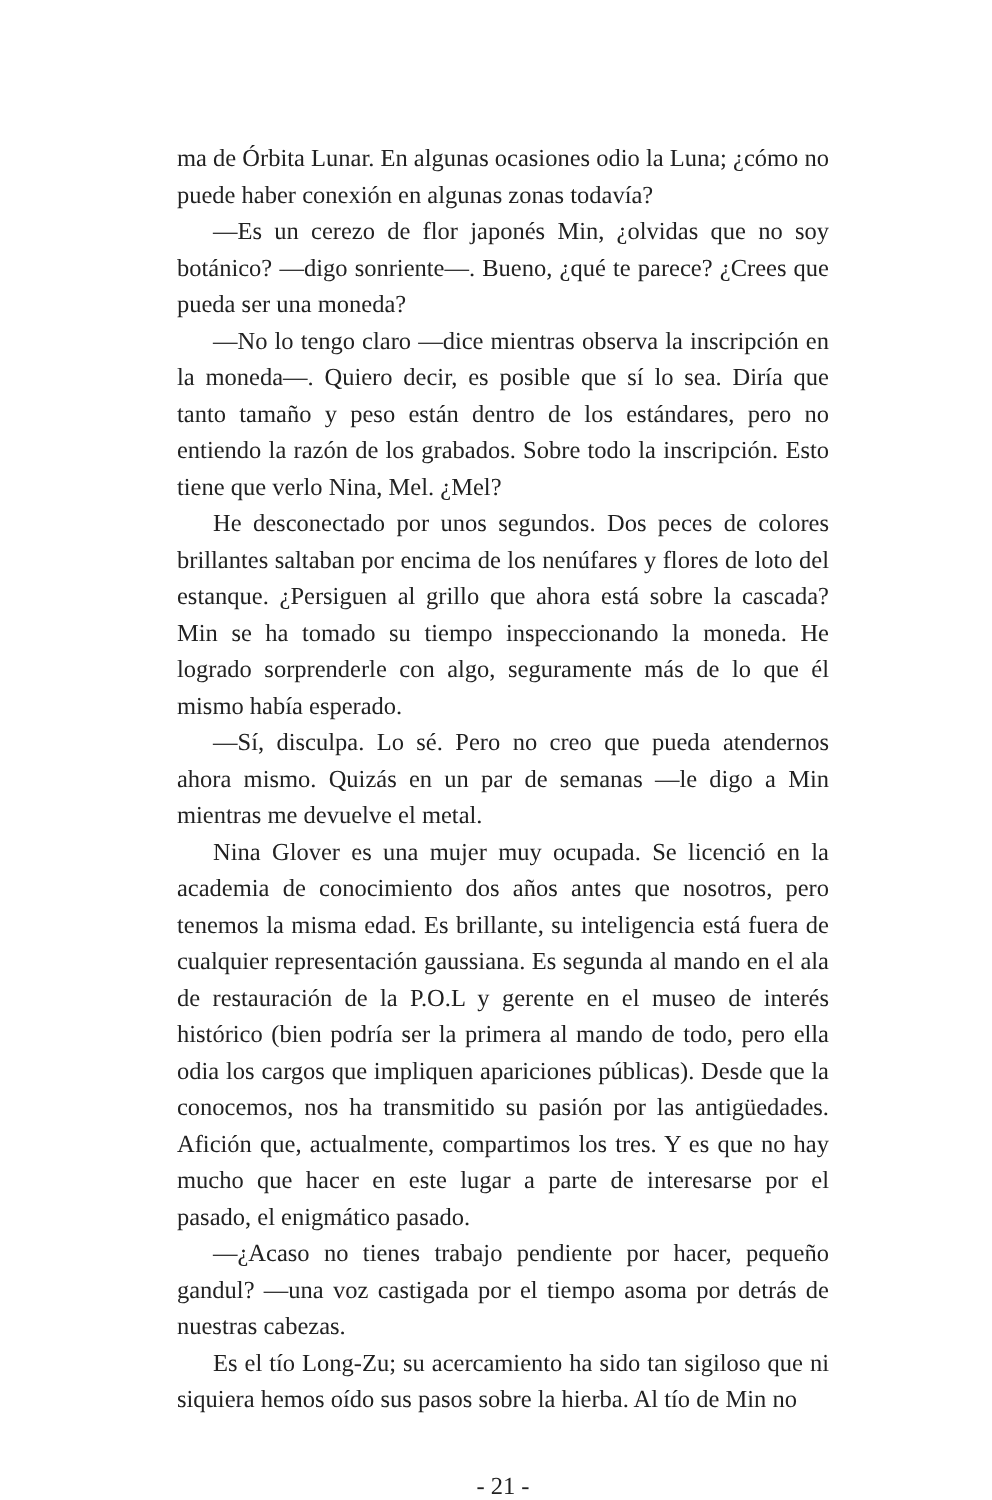ma de Órbita Lunar. En algunas ocasiones odio la Luna; ¿cómo no puede haber conexión en algunas zonas todavía?
—Es un cerezo de flor japonés Min, ¿olvidas que no soy botánico? —digo sonriente—. Bueno, ¿qué te parece? ¿Crees que pueda ser una moneda?
—No lo tengo claro —dice mientras observa la inscripción en la moneda—. Quiero decir, es posible que sí lo sea. Diría que tanto tamaño y peso están dentro de los estándares, pero no entiendo la razón de los grabados. Sobre todo la inscripción. Esto tiene que verlo Nina, Mel. ¿Mel?
He desconectado por unos segundos. Dos peces de colores brillantes saltaban por encima de los nenúfares y flores de loto del estanque. ¿Persiguen al grillo que ahora está sobre la cascada? Min se ha tomado su tiempo inspeccionando la moneda. He logrado sorprenderle con algo, seguramente más de lo que él mismo había esperado.
—Sí, disculpa. Lo sé. Pero no creo que pueda atendernos ahora mismo. Quizás en un par de semanas —le digo a Min mientras me devuelve el metal.
Nina Glover es una mujer muy ocupada. Se licenció en la academia de conocimiento dos años antes que nosotros, pero tenemos la misma edad. Es brillante, su inteligencia está fuera de cualquier representación gaussiana. Es segunda al mando en el ala de restauración de la P.O.L y gerente en el museo de interés histórico (bien podría ser la primera al mando de todo, pero ella odia los cargos que impliquen apariciones públicas). Desde que la conocemos, nos ha transmitido su pasión por las antigüedades. Afición que, actualmente, compartimos los tres. Y es que no hay mucho que hacer en este lugar a parte de interesarse por el pasado, el enigmático pasado.
—¿Acaso no tienes trabajo pendiente por hacer, pequeño gandul? —una voz castigada por el tiempo asoma por detrás de nuestras cabezas.
Es el tío Long-Zu; su acercamiento ha sido tan sigiloso que ni siquiera hemos oído sus pasos sobre la hierba. Al tío de Min no
- 21 -